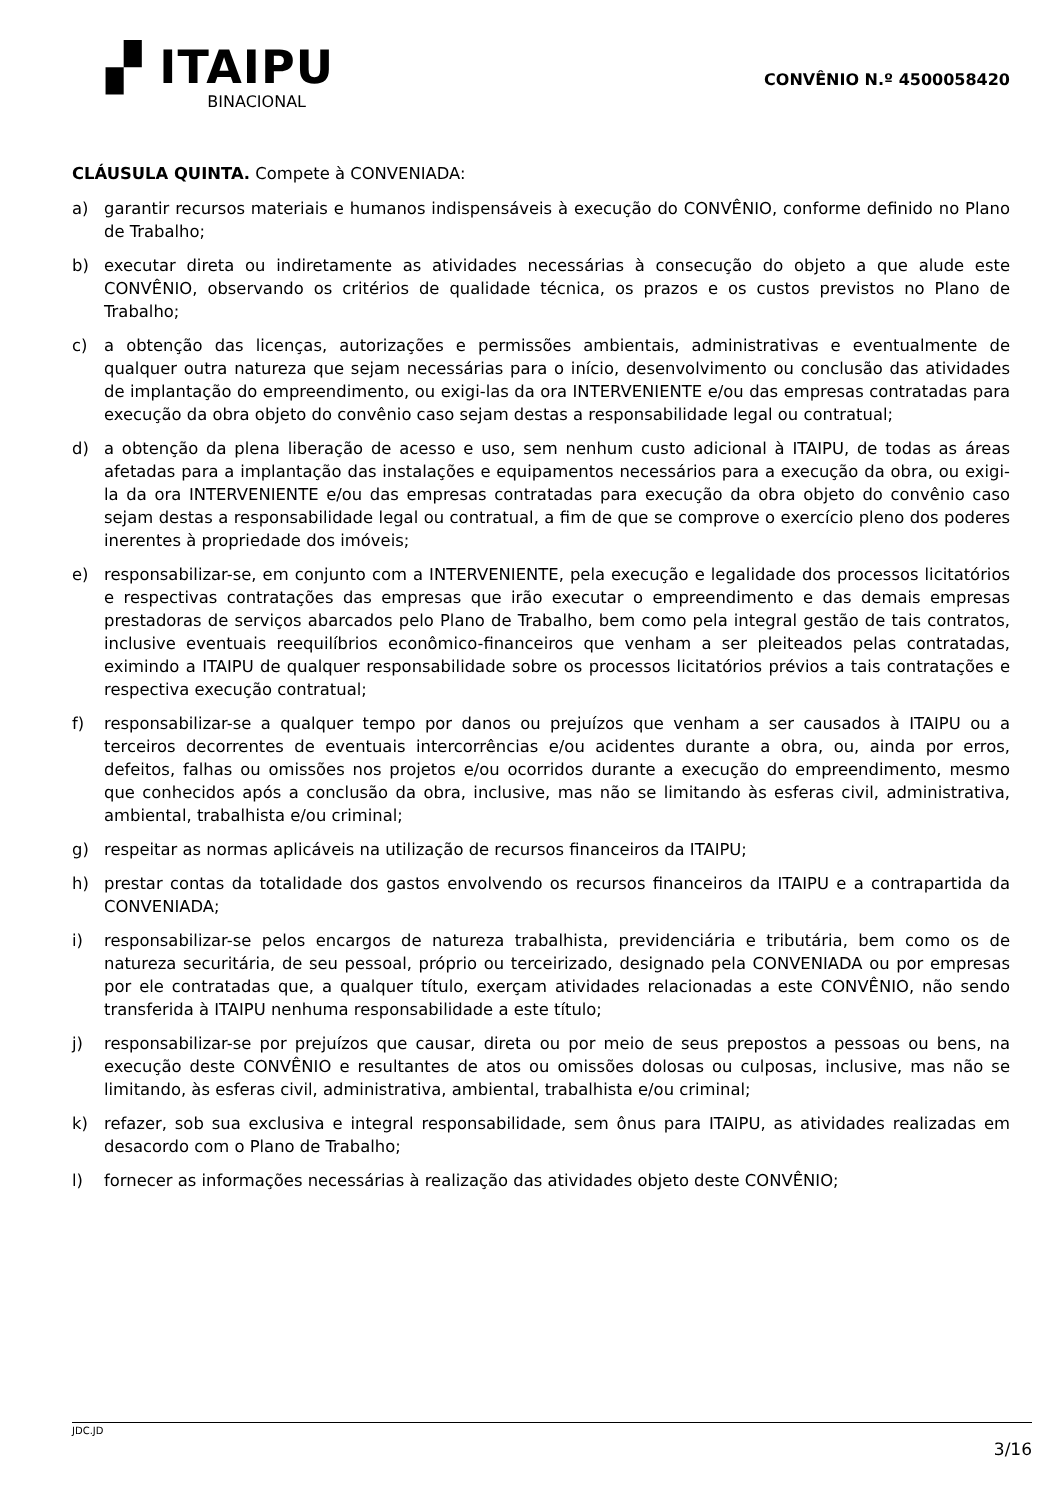▞ ITAIPU
BINACIONAL
CONVÊNIO N.º 4500058420
CLÁUSULA QUINTA. Compete à CONVENIADA:
a) garantir recursos materiais e humanos indispensáveis à execução do CONVÊNIO, conforme definido no Plano de Trabalho;
b) executar direta ou indiretamente as atividades necessárias à consecução do objeto a que alude este CONVÊNIO, observando os critérios de qualidade técnica, os prazos e os custos previstos no Plano de Trabalho;
c) a obtenção das licenças, autorizações e permissões ambientais, administrativas e eventualmente de qualquer outra natureza que sejam necessárias para o início, desenvolvimento ou conclusão das atividades de implantação do empreendimento, ou exigi-las da ora INTERVENIENTE e/ou das empresas contratadas para execução da obra objeto do convênio caso sejam destas a responsabilidade legal ou contratual;
d) a obtenção da plena liberação de acesso e uso, sem nenhum custo adicional à ITAIPU, de todas as áreas afetadas para a implantação das instalações e equipamentos necessários para a execução da obra, ou exigi-la da ora INTERVENIENTE e/ou das empresas contratadas para execução da obra objeto do convênio caso sejam destas a responsabilidade legal ou contratual, a fim de que se comprove o exercício pleno dos poderes inerentes à propriedade dos imóveis;
e) responsabilizar-se, em conjunto com a INTERVENIENTE, pela execução e legalidade dos processos licitatórios e respectivas contratações das empresas que irão executar o empreendimento e das demais empresas prestadoras de serviços abarcados pelo Plano de Trabalho, bem como pela integral gestão de tais contratos, inclusive eventuais reequilíbrios econômico-financeiros que venham a ser pleiteados pelas contratadas, eximindo a ITAIPU de qualquer responsabilidade sobre os processos licitatórios prévios a tais contratações e respectiva execução contratual;
f) responsabilizar-se a qualquer tempo por danos ou prejuízos que venham a ser causados à ITAIPU ou a terceiros decorrentes de eventuais intercorrências e/ou acidentes durante a obra, ou, ainda por erros, defeitos, falhas ou omissões nos projetos e/ou ocorridos durante a execução do empreendimento, mesmo que conhecidos após a conclusão da obra, inclusive, mas não se limitando às esferas civil, administrativa, ambiental, trabalhista e/ou criminal;
g) respeitar as normas aplicáveis na utilização de recursos financeiros da ITAIPU;
h) prestar contas da totalidade dos gastos envolvendo os recursos financeiros da ITAIPU e a contrapartida da CONVENIADA;
i) responsabilizar-se pelos encargos de natureza trabalhista, previdenciária e tributária, bem como os de natureza securitária, de seu pessoal, próprio ou terceirizado, designado pela CONVENIADA ou por empresas por ele contratadas que, a qualquer título, exerçam atividades relacionadas a este CONVÊNIO, não sendo transferida à ITAIPU nenhuma responsabilidade a este título;
j) responsabilizar-se por prejuízos que causar, direta ou por meio de seus prepostos a pessoas ou bens, na execução deste CONVÊNIO e resultantes de atos ou omissões dolosas ou culposas, inclusive, mas não se limitando, às esferas civil, administrativa, ambiental, trabalhista e/ou criminal;
k) refazer, sob sua exclusiva e integral responsabilidade, sem ônus para ITAIPU, as atividades realizadas em desacordo com o Plano de Trabalho;
l) fornecer as informações necessárias à realização das atividades objeto deste CONVÊNIO;
JDC.JD 3/16